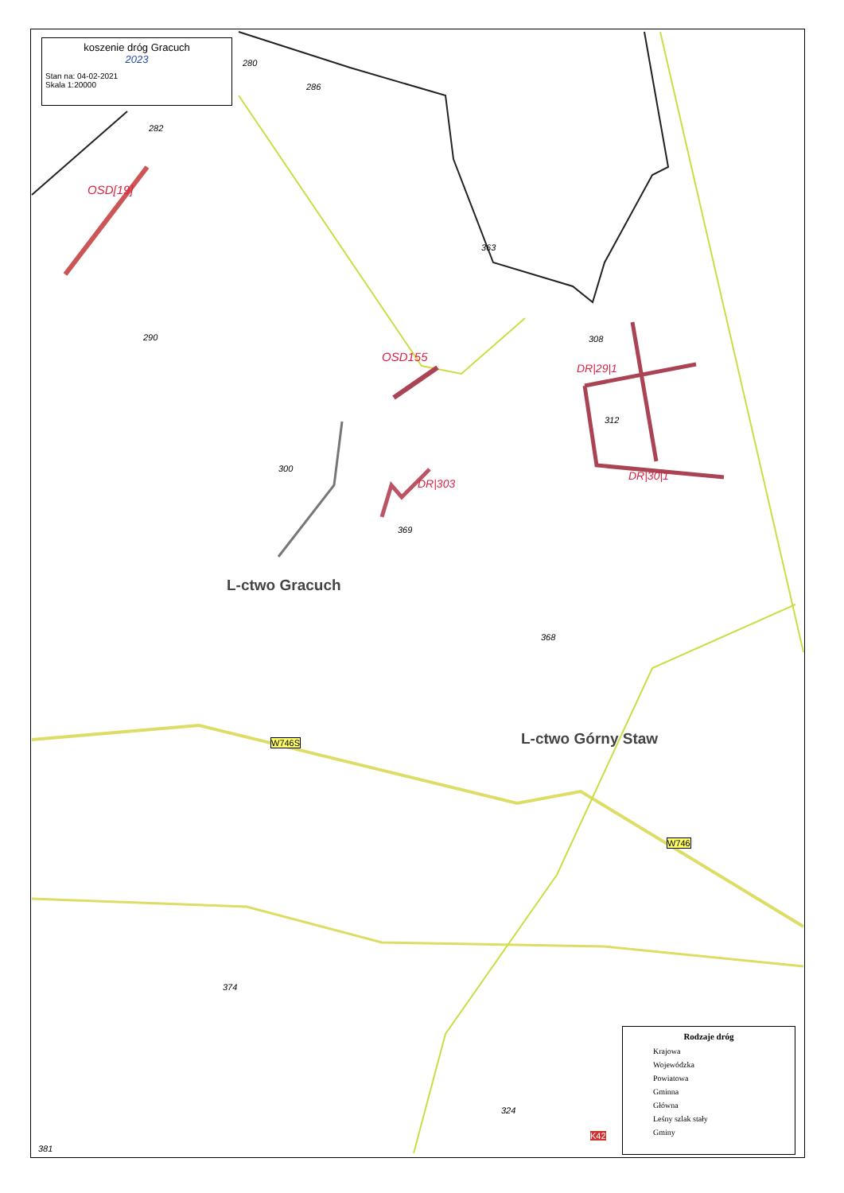koszenie dróg Gracuch
2023
Stan na: 04-02-2021
Skala 1:20000
280
286
282
290
300
363
308
312
369
368
374
324
381
L-ctwo Gracuch
L-ctwo Górny Staw W746S
W746
K42
OSD[19]
OSD155
DR|29|1
DR|30|1
DR|303
Rodzaje dróg
Krajowa
Wojewódzka
Powiatowa
Gminna
Główna
Leśny szlak stały
Gminy